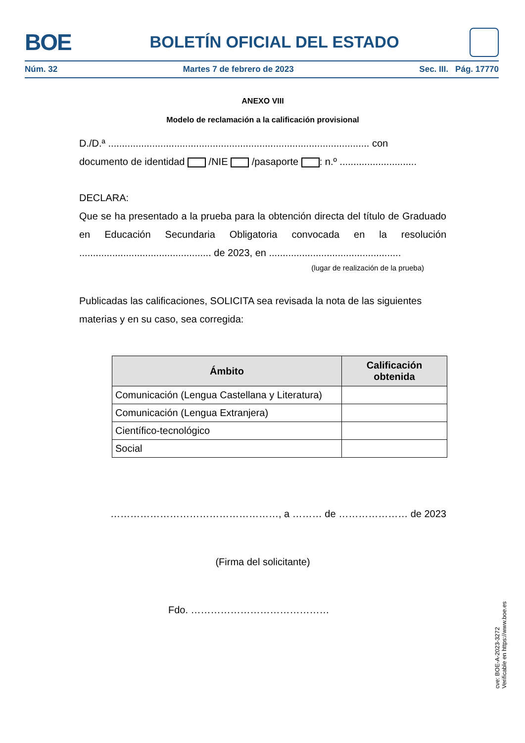BOE
BOLETÍN OFICIAL DEL ESTADO
Núm. 32 Martes 7 de febrero de 2023 Sec. III. Pág. 17770
ANEXO VIII
Modelo de reclamación a la calificación provisional
D./D.ª ............................................................................................... con
documento de identidad /NIE /pasaporte : n.º ............................
DECLARA:
Que se ha presentado a la prueba para la obtención directa del título de Graduado en Educación Secundaria Obligatoria convocada en la resolución ................................................ de 2023, en ................................................
(lugar de realización de la prueba)
Publicadas las calificaciones, SOLICITA sea revisada la nota de las siguientes materias y en su caso, sea corregida:
| Ámbito | Calificación obtenida |
| --- | --- |
| Comunicación (Lengua Castellana y Literatura) | |
| Comunicación (Lengua Extranjera) | |
| Científico-tecnológico | |
| Social | |
……………………………………………, a ……… de ………………… de 2023
(Firma del solicitante)
Fdo. ……………………………………
cve: BOE-A-2023-3272
Verificable en https://www.boe.es